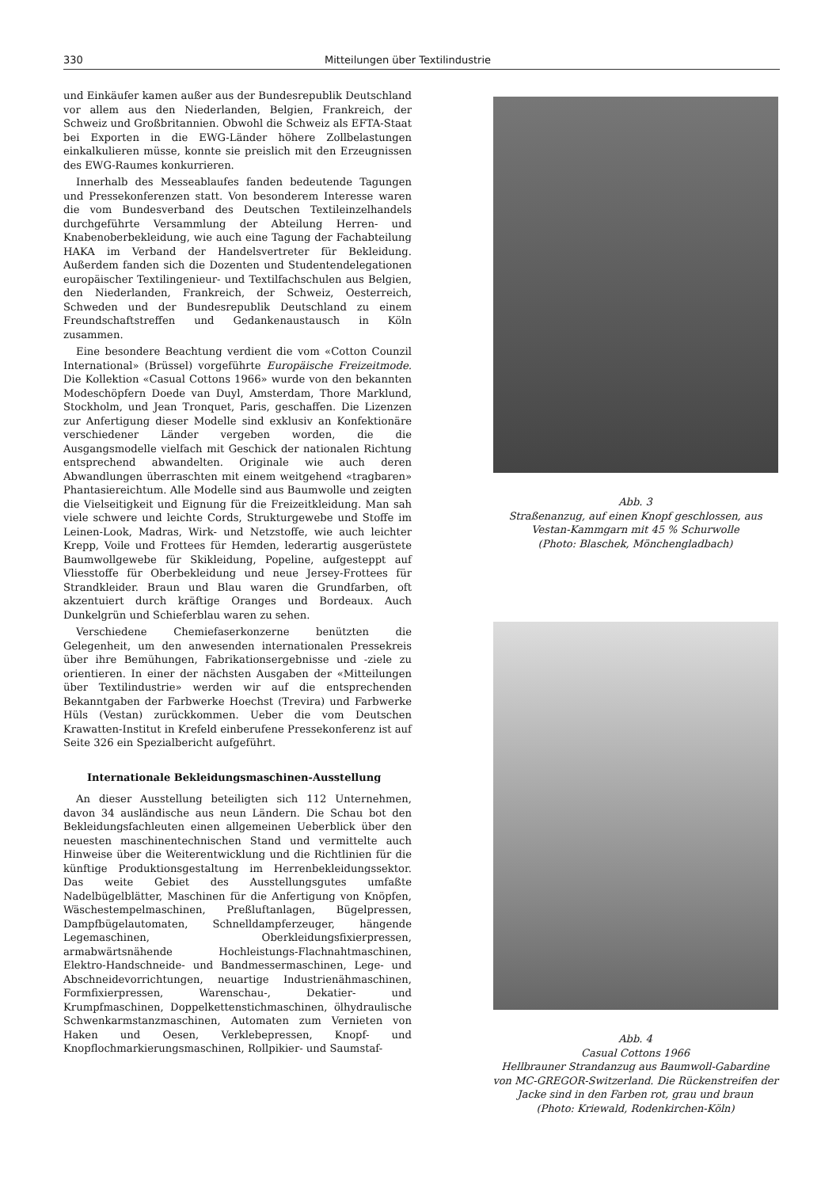330 Mitteilungen über Textilindustrie
und Einkäufer kamen außer aus der Bundesrepublik Deutschland vor allem aus den Niederlanden, Belgien, Frankreich, der Schweiz und Großbritannien. Obwohl die Schweiz als EFTA-Staat bei Exporten in die EWG-Länder höhere Zollbelastungen einkalkulieren müsse, konnte sie preislich mit den Erzeugnissen des EWG-Raumes konkurrieren.
Innerhalb des Messeablaufes fanden bedeutende Tagungen und Pressekonferenzen statt. Von besonderem Interesse waren die vom Bundesverband des Deutschen Textileinzelhandels durchgeführte Versammlung der Abteilung Herren- und Knabenoberbekleidung, wie auch eine Tagung der Fachabteilung HAKA im Verband der Handelsvertreter für Bekleidung. Außerdem fanden sich die Dozenten und Studentendelegationen europäischer Textilingenieur- und Textilfachschulen aus Belgien, den Niederlanden, Frankreich, der Schweiz, Oesterreich, Schweden und der Bundesrepublik Deutschland zu einem Freundschaftstreffen und Gedankenaustausch in Köln zusammen.
Eine besondere Beachtung verdient die vom «Cotton Counzil International» (Brüssel) vorgeführte Europäische Freizeitmode. Die Kollektion «Casual Cottons 1966» wurde von den bekannten Modeschöpfern Doede van Duyl, Amsterdam, Thore Marklund, Stockholm, und Jean Tronquet, Paris, geschaffen. Die Lizenzen zur Anfertigung dieser Modelle sind exklusiv an Konfektionäre verschiedener Länder vergeben worden, die die Ausgangsmodelle vielfach mit Geschick der nationalen Richtung entsprechend abwandelten. Originale wie auch deren Abwandlungen überraschten mit einem weitgehend «tragbaren» Phantasiereichtum. Alle Modelle sind aus Baumwolle und zeigten die Vielseitigkeit und Eignung für die Freizeitkleidung. Man sah viele schwere und leichte Cords, Strukturgewebe und Stoffe im Leinen-Look, Madras, Wirk- und Netzstoffe, wie auch leichter Krepp, Voile und Frottees für Hemden, lederartig ausgerüstete Baumwollgewebe für Skikleidung, Popeline, aufgesteppt auf Vliesstoffe für Oberbekleidung und neue Jersey-Frottees für Strandkleider. Braun und Blau waren die Grundfarben, oft akzentuiert durch kräftige Oranges und Bordeaux. Auch Dunkelgrün und Schieferblau waren zu sehen.
Verschiedene Chemiefaserkonzerne benützten die Gelegenheit, um den anwesenden internationalen Pressekreis über ihre Bemühungen, Fabrikationsergebnisse und -ziele zu orientieren. In einer der nächsten Ausgaben der «Mitteilungen über Textilindustrie» werden wir auf die entsprechenden Bekanntgaben der Farbwerke Hoechst (Trevira) und Farbwerke Hüls (Vestan) zurückkommen. Ueber die vom Deutschen Krawatten-Institut in Krefeld einberufene Pressekonferenz ist auf Seite 326 ein Spezialbericht aufgeführt.
Internationale Bekleidungsmaschinen-Ausstellung
An dieser Ausstellung beteiligten sich 112 Unternehmen, davon 34 ausländische aus neun Ländern. Die Schau bot den Bekleidungsfachleuten einen allgemeinen Ueberblick über den neuesten maschinentechnischen Stand und vermittelte auch Hinweise über die Weiterentwicklung und die Richtlinien für die künftige Produktionsgestaltung im Herrenbekleidungssektor. Das weite Gebiet des Ausstellungsgutes umfaßte Nadelbügelblätter, Maschinen für die Anfertigung von Knöpfen, Wäschestempelmaschinen, Preßluftanlagen, Bügelpressen, Dampfbügelautomaten, Schnelldampferzeuger, hängende Legemaschinen, Oberkleidungsfixierpressen, armabwärtsnähende Hochleistungs-Flachnahtmaschinen, Elektro-Handschneide- und Bandmessermaschinen, Lege- und Abschneidevorrichtungen, neuartige Industrienähmaschinen, Formfixierpressen, Warenschau-, Dekatier- und Krumpfmaschinen, Doppelkettenstichmaschinen, ölhydraulische Schwenkarmstanzmaschinen, Automaten zum Vernieten von Haken und Oesen, Verklebepressen, Knopf- und Knopflochmarkierungsmaschinen, Rollpikier- und Saumstaf-
Abb. 3
Straßenanzug, auf einen Knopf geschlossen, aus Vestan-Kammgarn mit 45 % Schurwolle
(Photo: Blaschek, Mönchengladbach)
Abb. 4
Casual Cottons 1966
Hellbrauner Strandanzug aus Baumwoll-Gabardine von MC-GREGOR-Switzerland. Die Rückenstreifen der Jacke sind in den Farben rot, grau und braun
(Photo: Kriewald, Rodenkirchen-Köln)